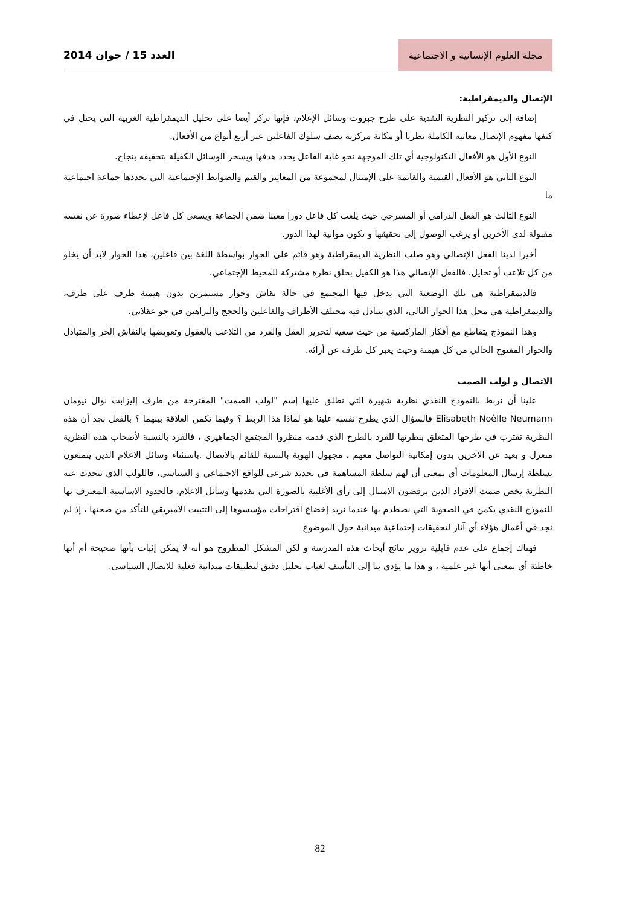مجلة العلوم الإنسانية و الاجتماعية
العدد 15 / جوان 2014
الإتصال والديمقراطية:
إضافة إلى تركيز النظرية النقدية على طرح جبروت وسائل الإعلام، فإنها تركز أيضا على تحليل الديمقراطية الغربية التي يحتل في كنفها مفهوم الإتصال معانيه الكاملة نظريا أو مكانة مركزية يصف سلوك الفاعلين عبر أربع أنواع من الأفعال.
النوع الأول هو الأفعال التكنولوجية أي تلك الموجهة نحو غاية الفاعل يحدد هدفها ويسخر الوسائل الكفيلة بتحقيقه بنجاح.
النوع الثاني هو الأفعال القيمية والقائمة على الإمتثال لمجموعة من المعايير والقيم والضوابط الإجتماعية التي تحددها جماعة اجتماعية ما
النوع الثالث هو الفعل الدرامي أو المسرحي حيث يلعب كل فاعل دورا معينا ضمن الجماعة ويسعى كل فاعل لإعطاء صورة عن نفسه مقبولة لدى الأخرين أو يرغب الوصول إلى تحقيقها و تكون مواتية لهذا الدور.
أخيرا لدينا الفعل الإتصالي وهو صلب النظرية الديمقراطية وهو قائم على الحوار بواسطة اللغة بين فاعلين، هذا الحوار لابد أن يخلو من كل تلاعب أو تحايل. فالفعل الإتصالي هذا هو الكفيل بخلق نظرة مشتركة للمحيط الإجتماعي.
فالديمقراطية هي تلك الوضعية التي يدخل فيها المجتمع في حالة نقاش وحوار مستمرين بدون هيمنة طرف على طرف، والديمقراطية هي محل هذا الحوار التالي، الذي يتبادل فيه مختلف الأطراف والفاعلين والحجج والبراهين في جو عقلاني.
وهذا النموذج يتقاطع مع أفكار الماركسية من حيث سعيه لتحرير العقل والفرد من التلاعب بالعقول وتعويضها بالنقاش الحر والمتبادل والحوار المفتوح الخالي من كل هيمنة وحيث يعبر كل طرف عن أرآئه.
الاتصال و لولب الصمت
علينا أن نربط بالنموذج النقدي نظرية شهيرة التي نطلق عليها إسم "لولب الصمت" المقترحة من طرف إليزابت نوال نيومان Elisabeth Noêlle Neumann فالسؤال الذي يطرح نفسه علينا هو لماذا هذا الربط ؟ وفيما تكمن العلاقة بينهما ؟ بالفعل نجد أن هذه النظرية تقترب في طرحها المتعلق بنظرتها للفرد بالطرح الذي قدمه منظروا المجتمع الجماهيري ، فالفرد بالنسبة لأصحاب هذه النظرية منعزل و بعيد عن الآخرين بدون إمكانية التواصل معهم ، مجهول الهوية بالنسبة للقائم بالاتصال .باستثناء وسائل الاعلام الذين يتمتعون بسلطة إرسال المعلومات أي بمعنى أن لهم سلطة المساهمة في تحديد شرعي للواقع الاجتماعي و السياسي، فاللولب الذي تتحدث عنه النظرية يخص صمت الافراد الذين يرفضون الامتثال إلى رأي الأغلبية بالصورة التي تقدمها وسائل الاعلام، فالحدود الاساسية المعترف بها للنموذج النقدي يكمن في الصعوبة التي نصطدم بها عندما نريد إخضاع اقتراحات مؤسسوها إلى التثبيت الامبريقي للتأكد من صحتها ، إذ لم نجد في أعمال هؤلاء أي آثار لتحقيقات إجتماعية ميدانية حول الموضوع
فهناك إجماع على عدم قابلية تزوير نتائج أبحاث هذه المدرسة و لكن المشكل المطروح هو أنه لا يمكن إثبات بأنها صحيحة أم أنها خاطئة أي بمعنى أنها غير علمية ، و هذا ما يؤدي بنا إلى التأسف لغياب تحليل دقيق لتطبيقات ميدانية فعلية للاتصال السياسي.
82